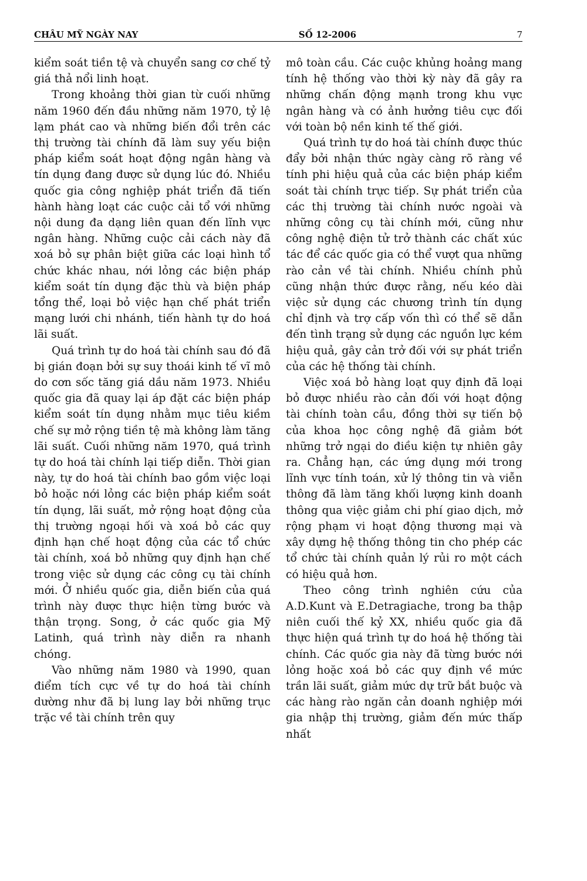CHÂU MỸ NGÀY NAY SỐ 12-2006 7
kiểm soát tiền tệ và chuyển sang cơ chế tỷ giá thả nổi linh hoạt.
Trong khoảng thời gian từ cuối những năm 1960 đến đầu những năm 1970, tỷ lệ lạm phát cao và những biến đổi trên các thị trường tài chính đã làm suy yếu biện pháp kiểm soát hoạt động ngân hàng và tín dụng đang được sử dụng lúc đó. Nhiều quốc gia công nghiệp phát triển đã tiến hành hàng loạt các cuộc cải tổ với những nội dung đa dạng liên quan đến lĩnh vực ngân hàng. Những cuộc cải cách này đã xoá bỏ sự phân biệt giữa các loại hình tổ chức khác nhau, nới lỏng các biện pháp kiểm soát tín dụng đặc thù và biện pháp tổng thể, loại bỏ việc hạn chế phát triển mạng lưới chi nhánh, tiến hành tự do hoá lãi suất.
Quá trình tự do hoá tài chính sau đó đã bị gián đoạn bởi sự suy thoái kinh tế vĩ mô do cơn sốc tăng giá dầu năm 1973. Nhiều quốc gia đã quay lại áp đặt các biện pháp kiểm soát tín dụng nhằm mục tiêu kiềm chế sự mở rộng tiền tệ mà không làm tăng lãi suất. Cuối những năm 1970, quá trình tự do hoá tài chính lại tiếp diễn. Thời gian này, tự do hoá tài chính bao gồm việc loại bỏ hoặc nới lỏng các biện pháp kiểm soát tín dụng, lãi suất, mở rộng hoạt động của thị trường ngoại hối và xoá bỏ các quy định hạn chế hoạt động của các tổ chức tài chính, xoá bỏ những quy định hạn chế trong việc sử dụng các công cụ tài chính mới. Ở nhiều quốc gia, diễn biến của quá trình này được thực hiện từng bước và thận trọng. Song, ở các quốc gia Mỹ Latinh, quá trình này diễn ra nhanh chóng.
Vào những năm 1980 và 1990, quan điểm tích cực về tự do hoá tài chính dường như đã bị lung lay bởi những trục trặc về tài chính trên quy
mô toàn cầu. Các cuộc khủng hoảng mang tính hệ thống vào thời kỳ này đã gây ra những chấn động mạnh trong khu vực ngân hàng và có ảnh hưởng tiêu cực đối với toàn bộ nền kinh tế thế giới.
Quá trình tự do hoá tài chính được thúc đẩy bởi nhận thức ngày càng rõ ràng về tính phi hiệu quả của các biện pháp kiểm soát tài chính trực tiếp. Sự phát triển của các thị trường tài chính nước ngoài và những công cụ tài chính mới, cũng như công nghệ điện tử trở thành các chất xúc tác để các quốc gia có thể vượt qua những rào cản về tài chính. Nhiều chính phủ cũng nhận thức được rằng, nếu kéo dài việc sử dụng các chương trình tín dụng chỉ định và trợ cấp vốn thì có thể sẽ dẫn đến tình trạng sử dụng các nguồn lực kém hiệu quả, gây cản trở đối với sự phát triển của các hệ thống tài chính.
Việc xoá bỏ hàng loạt quy định đã loại bỏ được nhiều rào cản đối với hoạt động tài chính toàn cầu, đồng thời sự tiến bộ của khoa học công nghệ đã giảm bớt những trở ngại do điều kiện tự nhiên gây ra. Chẳng hạn, các ứng dụng mới trong lĩnh vực tính toán, xử lý thông tin và viễn thông đã làm tăng khối lượng kinh doanh thông qua việc giảm chi phí giao dịch, mở rộng phạm vi hoạt động thương mại và xây dựng hệ thống thông tin cho phép các tổ chức tài chính quản lý rủi ro một cách có hiệu quả hơn.
Theo công trình nghiên cứu của A.D.Kunt và E.Detragiache, trong ba thập niên cuối thế kỷ XX, nhiều quốc gia đã thực hiện quá trình tự do hoá hệ thống tài chính. Các quốc gia này đã từng bước nới lỏng hoặc xoá bỏ các quy định về mức trần lãi suất, giảm mức dự trữ bắt buộc và các hàng rào ngăn cản doanh nghiệp mới gia nhập thị trường, giảm đến mức thấp nhất